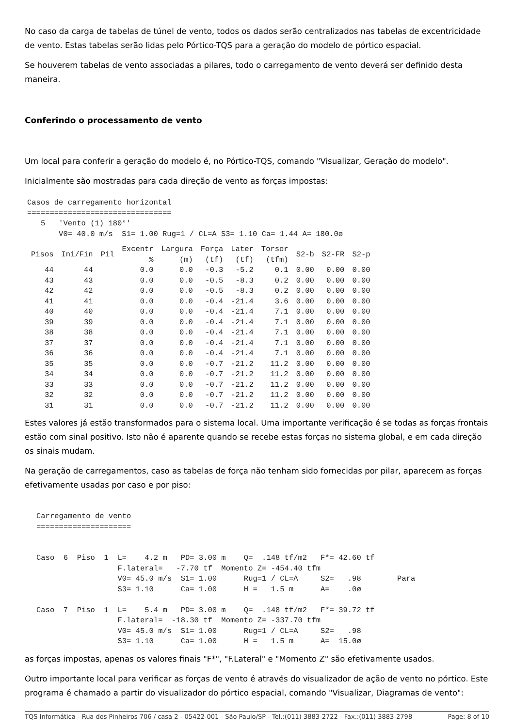No caso da carga de tabelas de túnel de vento, todos os dados serão centralizados nas tabelas de excentricidade de vento. Estas tabelas serão lidas pelo Pórtico-TQS para a geração do modelo de pórtico espacial.
Se houverem tabelas de vento associadas a pilares, todo o carregamento de vento deverá ser definido desta maneira.
Conferindo o processamento de vento
Um local para conferir a geração do modelo é, no Pórtico-TQS, comando "Visualizar, Geração do modelo".
Inicialmente são mostradas para cada direção de vento as forças impostas:
Casos de carregamento horizontal
================================
   5   'Vento (1) 180°'
       V0= 40.0 m/s  S1= 1.00 Rug=1 / CL=A S3= 1.10 Ca= 1.44 A= 180.0ø
| Pisos | Ini/Fin | Pil | Excentr % | Largura (m) | Força (tf) | Later (tf) | Torsor (tfm) | S2-b | S2-FR | S2-p |
| --- | --- | --- | --- | --- | --- | --- | --- | --- | --- | --- |
| 44 | 44 | | 0.0 | 0.0 | -0.3 | -5.2 | 0.1 | 0.00 | 0.00 | 0.00 |
| 43 | 43 | | 0.0 | 0.0 | -0.5 | -8.3 | 0.2 | 0.00 | 0.00 | 0.00 |
| 42 | 42 | | 0.0 | 0.0 | -0.5 | -8.3 | 0.2 | 0.00 | 0.00 | 0.00 |
| 41 | 41 | | 0.0 | 0.0 | -0.4 | -21.4 | 3.6 | 0.00 | 0.00 | 0.00 |
| 40 | 40 | | 0.0 | 0.0 | -0.4 | -21.4 | 7.1 | 0.00 | 0.00 | 0.00 |
| 39 | 39 | | 0.0 | 0.0 | -0.4 | -21.4 | 7.1 | 0.00 | 0.00 | 0.00 |
| 38 | 38 | | 0.0 | 0.0 | -0.4 | -21.4 | 7.1 | 0.00 | 0.00 | 0.00 |
| 37 | 37 | | 0.0 | 0.0 | -0.4 | -21.4 | 7.1 | 0.00 | 0.00 | 0.00 |
| 36 | 36 | | 0.0 | 0.0 | -0.4 | -21.4 | 7.1 | 0.00 | 0.00 | 0.00 |
| 35 | 35 | | 0.0 | 0.0 | -0.7 | -21.2 | 11.2 | 0.00 | 0.00 | 0.00 |
| 34 | 34 | | 0.0 | 0.0 | -0.7 | -21.2 | 11.2 | 0.00 | 0.00 | 0.00 |
| 33 | 33 | | 0.0 | 0.0 | -0.7 | -21.2 | 11.2 | 0.00 | 0.00 | 0.00 |
| 32 | 32 | | 0.0 | 0.0 | -0.7 | -21.2 | 11.2 | 0.00 | 0.00 | 0.00 |
| 31 | 31 | | 0.0 | 0.0 | -0.7 | -21.2 | 11.2 | 0.00 | 0.00 | 0.00 |
Estes valores já estão transformados para o sistema local. Uma importante verificação é se todas as forças frontais estão com sinal positivo. Isto não é aparente quando se recebe estas forças no sistema global, e em cada direção os sinais mudam.
Na geração de carregamentos, caso as tabelas de força não tenham sido fornecidas por pilar, aparecem as forças efetivamente usadas por caso e por piso:
Carregamento de vento
=====================


Caso  6  Piso  1  L=    4.2 m   PD= 3.00 m    Q=  .148 tf/m2   F*= 42.60 tf
                  F.lateral=   -7.70 tf  Momento Z= -454.40 tfm
                  V0= 45.0 m/s  S1= 1.00      Rug=1 / CL=A     S2=   .98        Para
                  S3= 1.10      Ca= 1.00      H =   1.5 m      A=    .0ø

Caso  7  Piso  1  L=    5.4 m   PD= 3.00 m    Q=  .148 tf/m2   F*= 39.72 tf
                  F.lateral=  -18.30 tf  Momento Z= -337.70 tfm
                  V0= 45.0 m/s  S1= 1.00      Rug=1 / CL=A     S2=   .98
                  S3= 1.10      Ca= 1.00      H =   1.5 m      A=  15.0ø
as forças impostas, apenas os valores finais "F*", "F.Lateral" e "Momento Z" são efetivamente usados.
Outro importante local para verificar as forças de vento é através do visualizador de ação de vento no pórtico. Este programa é chamado a partir do visualizador do pórtico espacial, comando "Visualizar, Diagramas de vento":
TQS Informática - Rua dos Pinheiros 706 / casa 2 - 05422-001 - São Paulo/SP - Tel.:(011) 3883-2722 - Fax.:(011) 3883-2798 Page: 8 of 10